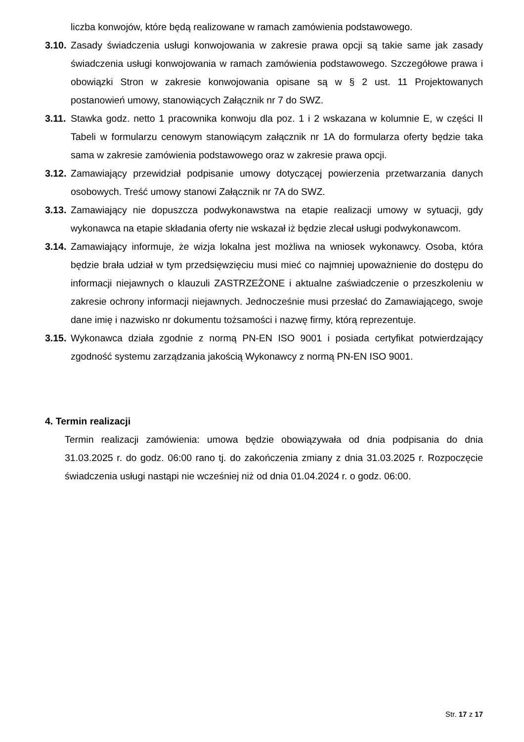liczba konwojów, które będą realizowane w ramach zamówienia podstawowego.
3.10. Zasady świadczenia usługi konwojowania w zakresie prawa opcji są takie same jak zasady świadczenia usługi konwojowania w ramach zamówienia podstawowego. Szczegółowe prawa i obowiązki Stron w zakresie konwojowania opisane są w § 2 ust. 11 Projektowanych postanowień umowy, stanowiących Załącznik nr 7 do SWZ.
3.11. Stawka godz. netto 1 pracownika konwoju dla poz. 1 i 2 wskazana w kolumnie E, w części II Tabeli w formularzu cenowym stanowiącym załącznik nr 1A do formularza oferty będzie taka sama w zakresie zamówienia podstawowego oraz w zakresie prawa opcji.
3.12. Zamawiający przewidział podpisanie umowy dotyczącej powierzenia przetwarzania danych osobowych. Treść umowy stanowi Załącznik nr 7A do SWZ.
3.13. Zamawiający nie dopuszcza podwykonawstwa na etapie realizacji umowy w sytuacji, gdy wykonawca na etapie składania oferty nie wskazał iż będzie zlecał usługi podwykonawcom.
3.14. Zamawiający informuje, że wizja lokalna jest możliwa na wniosek wykonawcy. Osoba, która będzie brała udział w tym przedsięwzięciu musi mieć co najmniej upoważnienie do dostępu do informacji niejawnych o klauzuli ZASTRZEŻONE i aktualne zaświadczenie o przeszkoleniu w zakresie ochrony informacji niejawnych. Jednocześnie musi przesłać do Zamawiającego, swoje dane imię i nazwisko nr dokumentu tożsamości i nazwę firmy, którą reprezentuje.
3.15. Wykonawca działa zgodnie z normą PN-EN ISO 9001 i posiada certyfikat potwierdzający zgodność systemu zarządzania jakością Wykonawcy z normą PN-EN ISO 9001.
4. Termin realizacji
Termin realizacji zamówienia: umowa będzie obowiązywała od dnia podpisania do dnia 31.03.2025 r. do godz. 06:00 rano tj. do zakończenia zmiany z dnia 31.03.2025 r. Rozpoczęcie świadczenia usługi nastąpi nie wcześniej niż od dnia 01.04.2024 r. o godz. 06:00.
Str. 17 z 17